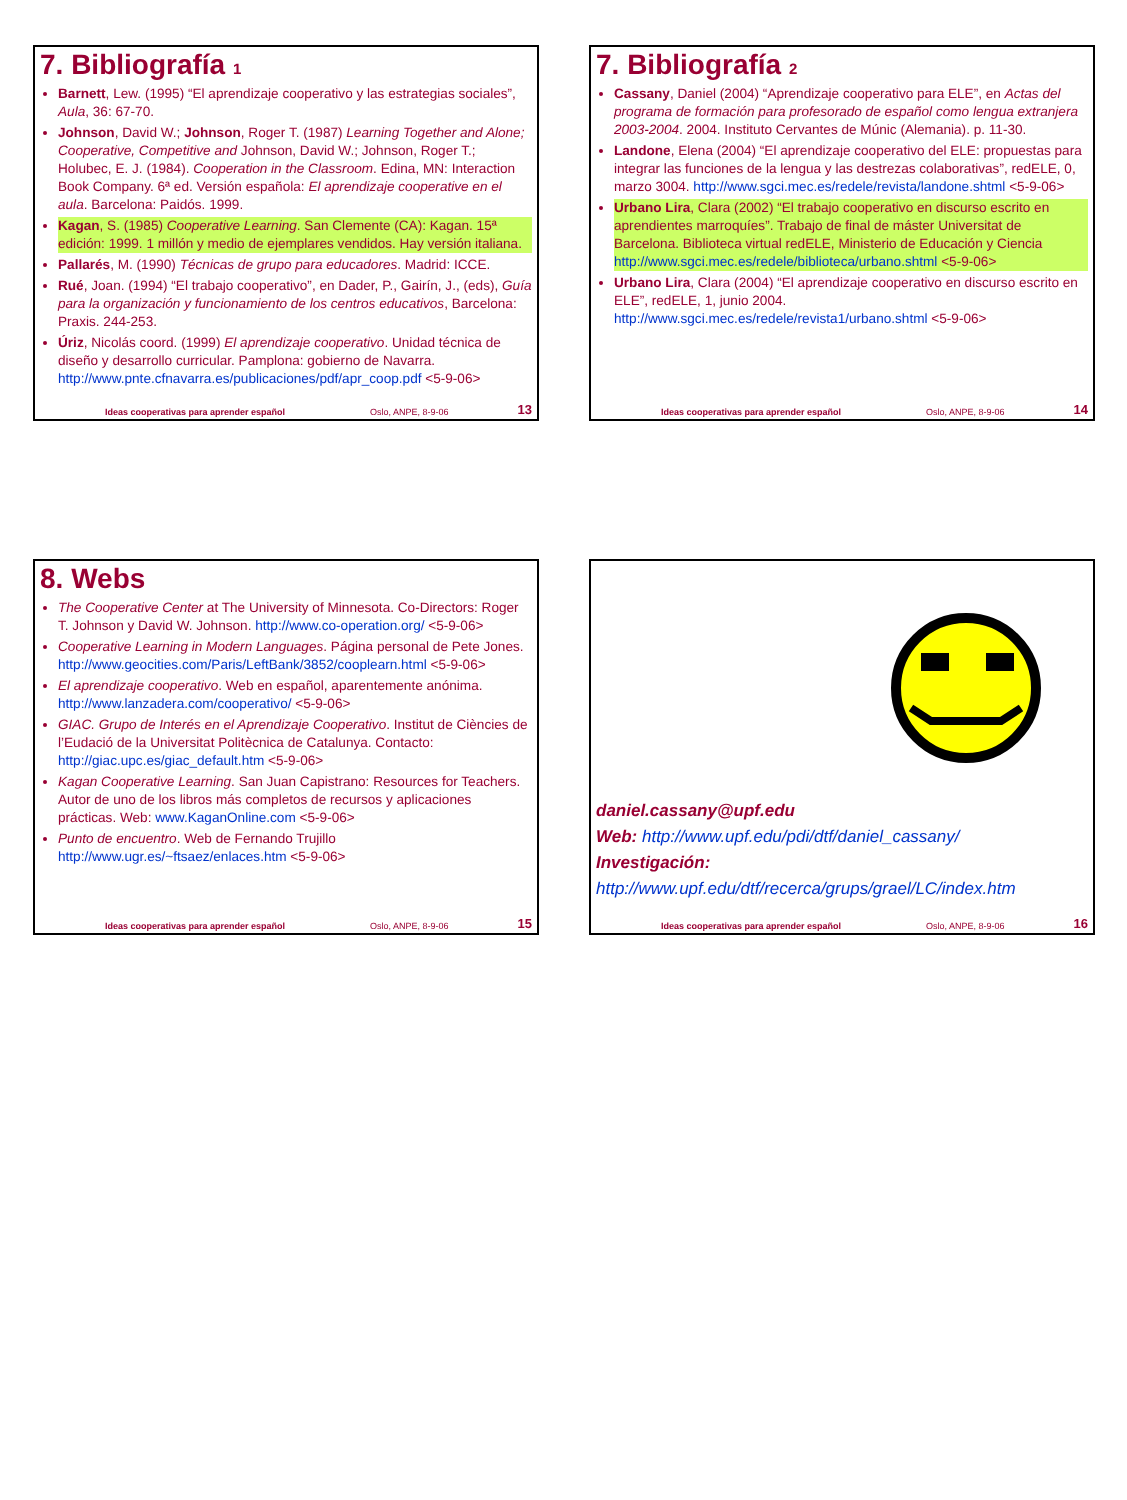7. Bibliografía 1
Barnett, Lew. (1995) “El aprendizaje cooperativo y las estrategias sociales”, Aula, 36: 67-70.
Johnson, David W.; Johnson, Roger T. (1987) Learning Together and Alone; Cooperative, Competitive and Johnson, David W.; Johnson, Roger T.; Holubec, E. J. (1984). Cooperation in the Classroom. Edina, MN: Interaction Book Company. 6ª ed. Versión española: El aprendizaje cooperative en el aula. Barcelona: Paidós. 1999.
Kagan, S. (1985) Cooperative Learning. San Clemente (CA): Kagan. 15ª edición: 1999. 1 millón y medio de ejemplares vendidos. Hay versión italiana.
Pallarés, M. (1990) Técnicas de grupo para educadores. Madrid: ICCE.
Rué, Joan. (1994) “El trabajo cooperativo”, en Dader, P., Gairín, J., (eds), Guía para la organización y funcionamiento de los centros educativos, Barcelona: Praxis. 244-253.
Úriz, Nicolás coord. (1999) El aprendizaje cooperativo. Unidad técnica de diseño y desarrollo curricular. Pamplona: gobierno de Navarra. http://www.pnte.cfnavarra.es/publicaciones/pdf/apr_coop.pdf <5-9-06>
Ideas cooperativas para aprender español Oslo, ANPE, 8-9-06 13
7. Bibliografía 2
Cassany, Daniel (2004) “Aprendizaje cooperativo para ELE”, en Actas del programa de formación para profesorado de español como lengua extranjera 2003-2004. 2004. Instituto Cervantes de Múnic (Alemania). p. 11-30.
Landone, Elena (2004) “El aprendizaje cooperativo del ELE: propuestas para integrar las funciones de la lengua y las destrezas colaborativas”, redELE, 0, marzo 3004. http://www.sgci.mec.es/redele/revista/landone.shtml <5-9-06>
Urbano Lira, Clara (2002) “El trabajo cooperativo en discurso escrito en aprendientes marroquíes”. Trabajo de final de máster Universitat de Barcelona. Biblioteca virtual redELE, Ministerio de Educación y Ciencia http://www.sgci.mec.es/redele/biblioteca/urbano.shtml <5-9-06>
Urbano Lira, Clara (2004) “El aprendizaje cooperativo en discurso escrito en ELE”, redELE, 1, junio 2004. http://www.sgci.mec.es/redele/revista1/urbano.shtml <5-9-06>
Ideas cooperativas para aprender español Oslo, ANPE, 8-9-06 14
8. Webs
The Cooperative Center at The University of Minnesota. Co-Directors: Roger T. Johnson y David W. Johnson. http://www.co-operation.org/ <5-9-06>
Cooperative Learning in Modern Languages. Página personal de Pete Jones. http://www.geocities.com/Paris/LeftBank/3852/cooplearn.html <5-9-06>
El aprendizaje cooperativo. Web en español, aparentemente anónima. http://www.lanzadera.com/cooperativo/ <5-9-06>
GIAC. Grupo de Interés en el Aprendizaje Cooperativo. Institut de Ciències de l’Eudació de la Universitat Politècnica de Catalunya. Contacto: http://giac.upc.es/giac_default.htm <5-9-06>
Kagan Cooperative Learning. San Juan Capistrano: Resources for Teachers. Autor de uno de los libros más completos de recursos y aplicaciones prácticas. Web: www.KaganOnline.com <5-9-06>
Punto de encuentro. Web de Fernando Trujillo http://www.ugr.es/~ftsaez/enlaces.htm <5-9-06>
Ideas cooperativas para aprender español Oslo, ANPE, 8-9-06 15
daniel.cassany@upf.edu
Web: http://www.upf.edu/pdi/dtf/daniel_cassany/
Investigación:
http://www.upf.edu/dtf/recerca/grups/grael/LC/index.htm
Ideas cooperativas para aprender español Oslo, ANPE, 8-9-06 16